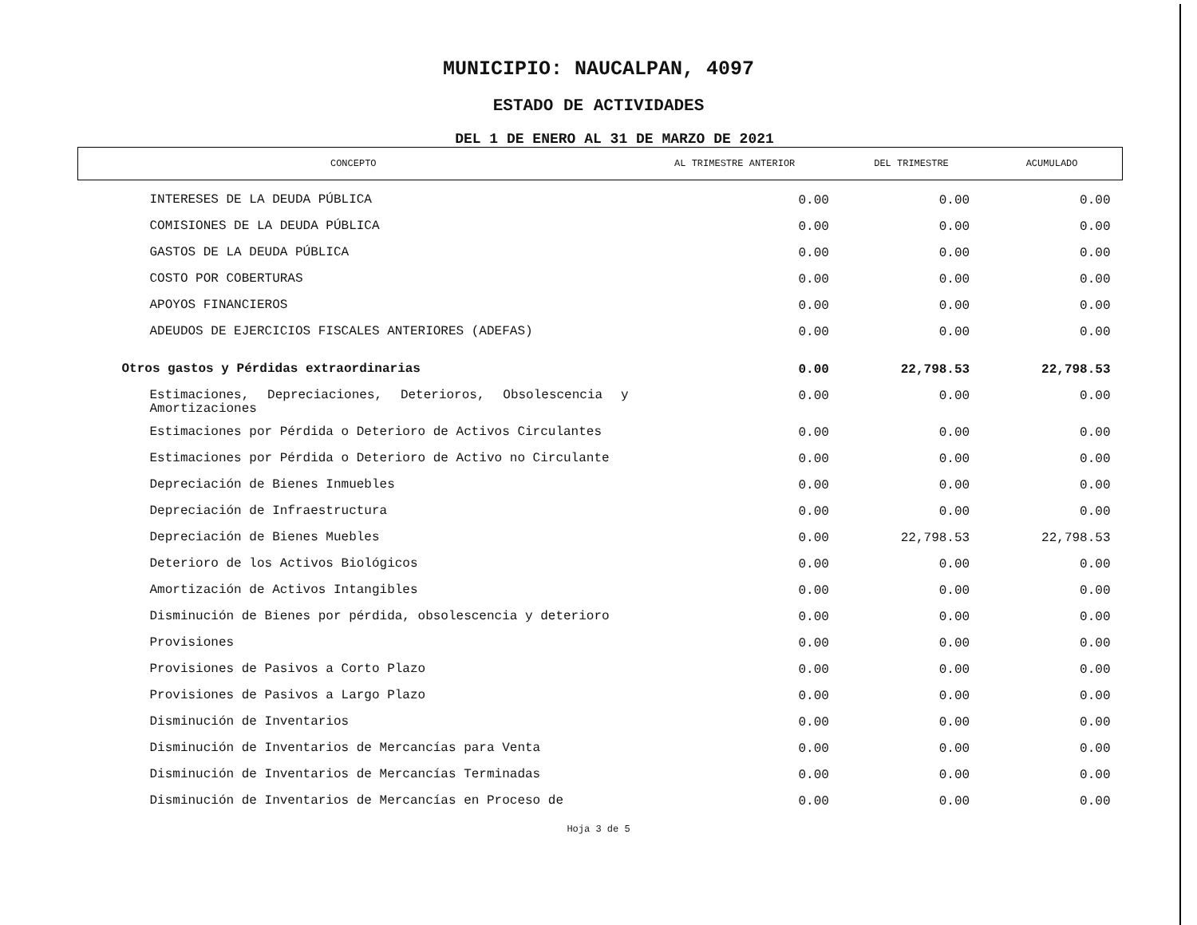MUNICIPIO: NAUCALPAN, 4097
ESTADO DE ACTIVIDADES
DEL 1 DE ENERO AL 31 DE MARZO DE 2021
| CONCEPTO | AL TRIMESTRE ANTERIOR | DEL TRIMESTRE | ACUMULADO |
| --- | --- | --- | --- |
| INTERESES DE LA DEUDA PÚBLICA | 0.00 | 0.00 | 0.00 |
| COMISIONES DE LA DEUDA PÚBLICA | 0.00 | 0.00 | 0.00 |
| GASTOS DE LA DEUDA PÚBLICA | 0.00 | 0.00 | 0.00 |
| COSTO POR COBERTURAS | 0.00 | 0.00 | 0.00 |
| APOYOS FINANCIEROS | 0.00 | 0.00 | 0.00 |
| ADEUDOS DE EJERCICIOS FISCALES ANTERIORES (ADEFAS) | 0.00 | 0.00 | 0.00 |
| Otros gastos y Pérdidas extraordinarias | 0.00 | 22,798.53 | 22,798.53 |
| Estimaciones, Depreciaciones, Deterioros, Obsolescencia y Amortizaciones | 0.00 | 0.00 | 0.00 |
| Estimaciones por Pérdida o Deterioro de Activos Circulantes | 0.00 | 0.00 | 0.00 |
| Estimaciones por Pérdida o Deterioro de Activo no Circulante | 0.00 | 0.00 | 0.00 |
| Depreciación de Bienes Inmuebles | 0.00 | 0.00 | 0.00 |
| Depreciación de Infraestructura | 0.00 | 0.00 | 0.00 |
| Depreciación de Bienes Muebles | 0.00 | 22,798.53 | 22,798.53 |
| Deterioro de los Activos Biológicos | 0.00 | 0.00 | 0.00 |
| Amortización de Activos Intangibles | 0.00 | 0.00 | 0.00 |
| Disminución de Bienes por pérdida, obsolescencia y deterioro | 0.00 | 0.00 | 0.00 |
| Provisiones | 0.00 | 0.00 | 0.00 |
| Provisiones de Pasivos a Corto Plazo | 0.00 | 0.00 | 0.00 |
| Provisiones de Pasivos a Largo Plazo | 0.00 | 0.00 | 0.00 |
| Disminución de Inventarios | 0.00 | 0.00 | 0.00 |
| Disminución de Inventarios de Mercancías para Venta | 0.00 | 0.00 | 0.00 |
| Disminución de Inventarios de Mercancías Terminadas | 0.00 | 0.00 | 0.00 |
| Disminución de Inventarios de Mercancías en Proceso de | 0.00 | 0.00 | 0.00 |
Hoja 3 de 5